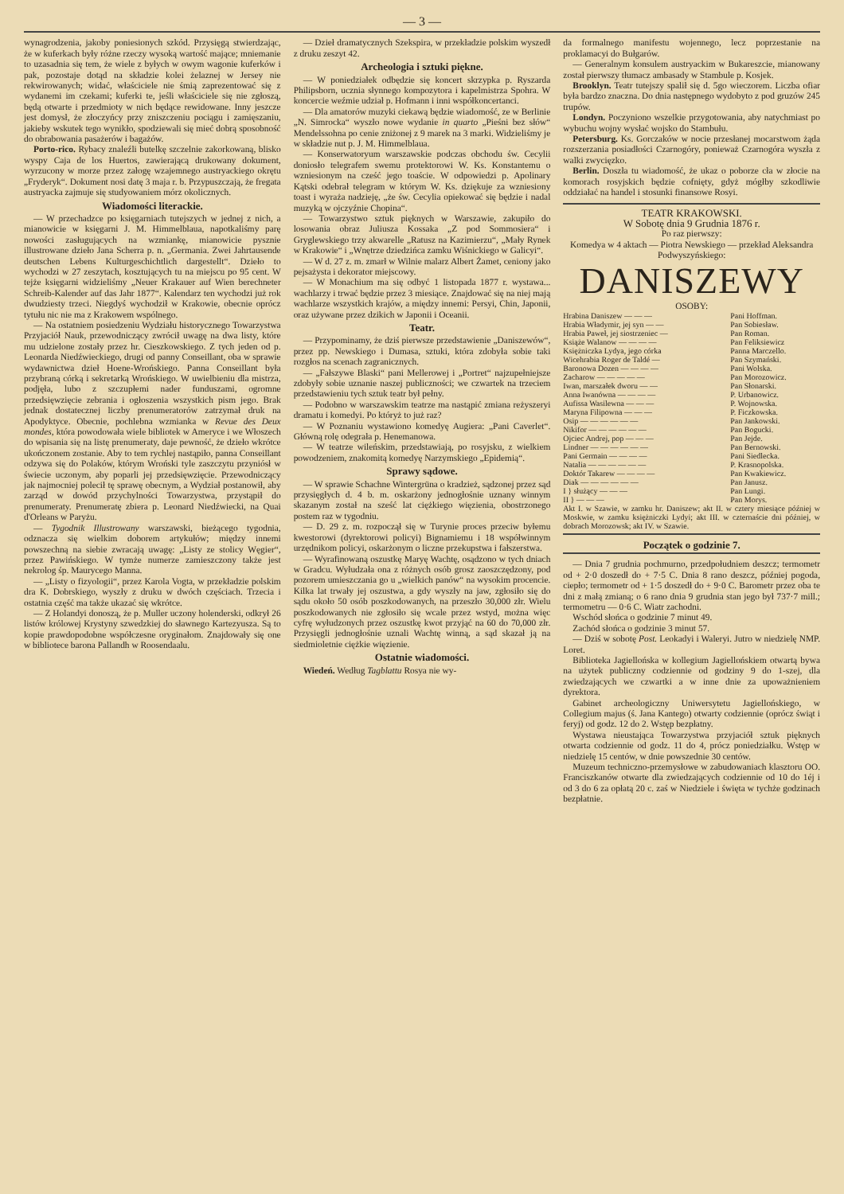— 3 —
wynagrodzenia, jakoby poniesionych szkód. Przysięgą stwierdzając, że w kuferkach były różne rzeczy wysoką wartość mające; mniemanie to uzasadnia się tem, że wiele z byłych w owym wagonie kuferków i pak, pozostaje dotąd na składzie kolei żelaznej w Jersey nie rekwirowanych; widać, właściciele nie śmią zaprezentować się z wydanemi im czekami; kuferki te, jeśli właściciele się nie zgłoszą, będą otwarte i przedmioty w nich będące rewidowane. Inny jeszcze jest domysł, że złoczyńcy przy zniszczeniu pociągu i zamięszaniu, jakieby wskutek tego wynikło, spodziewali się mieć dobrą sposobność do obrabowania pasażerów i bagażów.
Porto-rico. Rybacy znaleźli butelkę szczelnie zakorkowaną, blisko wyspy Caja de los Huertos, zawierającą drukowany dokument, wyrzucony w morze przez załogę wzajemnego austryackiego okrętu „Fryderyk“. Dokument nosi datę 3 maja r. b. Przypuszczają, że fregata austryacka zajmuje się studyowaniem mórz okolicznych.
Wiadomości literackie.
— W przechadzce po księgarniach tutejszych w jednej z nich, a mianowicie w księgarni J. M. Himmelblaua, napotkaliśmy parę nowości zasługujących na wzmiankę, mianowicie pysznie illustrowane dzieło Jana Scherra p. n. „Germania. Zwei Jahrtausende deutschen Lebens Kulturgeschichtlich dargestellt“. Dzieło to wychodzi w 27 zeszytach, kosztujących tu na miejscu po 95 cent. W tejże księgarni widzieliśmy „Neuer Krakauer auf Wien berechneter Schreib-Kalender auf das Jahr 1877“. Kalendarz ten wychodzi już rok dwudziesty trzeci. Niegdyś wychodził w Krakowie, obecnie oprócz tytułu nic nie ma z Krakowem wspólnego.
— Na ostatniem posiedzeniu Wydziału historycznego Towarzystwa Przyjaciół Nauk, przewodniczący zwrócił uwagę na dwa listy, które mu udzielone zostały przez hr. Cieszkowskiego. Z tych jeden od p. Leonarda Niedźwieckiego, drugi od panny Conseillant, oba w sprawie wydawnictwa dzieł Hoene-Wrońskiego. Panna Conseillant była przybraną córką i sekretarką Wrońskiego. W uwielbieniu dla mistrza, podjęła, lubo z szczupłemi nader funduszami, ogromne przedsięwzięcie zebrania i ogłoszenia wszystkich pism jego. Brak jednak dostatecznej liczby prenumeratorów zatrzymał druk na Apodyktyce. Obecnie, pochlebna wzmianka w Revue des Deux mondes, która powodowała wiele bibliotek w Ameryce i we Włoszech do wpisania się na listę prenumeraty, daje pewność, że dzieło wkrótce ukończonem zostanie. Aby to tem rychlej nastąpiło, panna Conseillant odzywa się do Polaków, którym Wroński tyle zaszczytu przyniósł w świecie uczonym, aby poparli jej przedsięwzięcie. Przewodniczący jak najmocniej polecił tę sprawę obecnym, a Wydział postanowił, aby zarząd w dowód przychylności Towarzystwa, przystąpił do prenumeraty. Prenumeratę zbiera p. Leonard Niedźwiecki, na Quai d'Orleans w Paryżu.
— Tygodnik Illustrowany warszawski, bieżącego tygodnia, odznacza się wielkim doborem artykułów; między innemi powszechną na siebie zwracają uwagę: „Listy ze stolicy Węgier“, przez Pawińskiego. W tymże numerze zamieszczony także jest nekrolog śp. Maurycego Manna.
— „Listy o fizyologii“, przez Karola Vogta, w przekładzie polskim dra K. Dobrskiego, wyszły z druku w dwóch częściach. Trzecia i ostatnia część ma także ukazać się wkrótce.
— Z Holandyi donoszą, że p. Muller uczony holenderski, odkrył 26 listów królowej Krystyny szwedzkiej do sławnego Kartezyusza. Są to kopie prawdopodobne współczesne oryginałom. Znajdowały się one w bibliotece barona Pallandh w Roosendaalu.
— Dzieł dramatycznych Szekspira, w przekładzie polskim wyszedł z druku zeszyt 42.
Archeologia i sztuki piękne.
— W poniedziałek odbędzie się koncert skrzypka p. Ryszarda Philipsborn, ucznia słynnego kompozytora i kapelmistrza Spohra. W koncercie weźmie udział p. Hofmann i inni współkoncertanci.
— Dla amatorów muzyki ciekawą będzie wiadomość, ze w Berlinie „N. Simrocka“ wyszło nowe wydanie in quarto „Pieśni bez słów“ Mendelssohna po cenie zniżonej z 9 marek na 3 marki. Widzieliśmy je w składzie nut p. J. M. Himmelblaua.
— Konserwatoryum warszawskie podczas obchodu św. Cecylii doniosło telegrafem swemu protektorowi W. Ks. Konstantemu o wzniesionym na cześć jego toaście. W odpowiedzi p. Apolinary Kątski odebrał telegram w którym W. Ks. dziękuje za wzniesiony toast i wyraża nadzieję, „że św. Cecylia opiekować się będzie i nadal muzyką w ojczyźnie Chopina“.
— Towarzystwo sztuk pięknych w Warszawie, zakupiło do losowania obraz Juliusza Kossaka „Z pod Sommosiera“ i Gryglewskiego trzy akwarelle „Ratusz na Kazimierzu“, „Mały Rynek w Krakowie“ i „Wnętrze dziedzińca zamku Wiśnickiego w Galicyi“.
— W d. 27 z. m. zmarł w Wilnie malarz Albert Żamet, ceniony jako pejsażysta i dekorator miejscowy.
— W Monachium ma się odbyć 1 listopada 1877 r. wystawa... wachlarzy i trwać będzie przez 3 miesiące. Znajdować się na niej mają wachlarze wszystkich krajów, a między innemi: Persyi, Chin, Japonii, oraz używane przez dzikich w Japonii i Oceanii.
Teatr.
— Przypominamy, że dziś pierwsze przedstawienie „Daniszewów“, przez pp. Newskiego i Dumasa, sztuki, która zdobyła sobie taki rozgłos na scenach zagranicznych.
— „Fałszywe Blaski“ pani Mellerowej i „Portret“ najzupełniejsze zdobyły sobie uznanie naszej publiczności; we czwartek na trzeciem przedstawieniu tych sztuk teatr był pełny.
— Podobno w warszawskim teatrze ma nastąpić zmiana reżyszeryi dramatu i komedyi. Po któryż to już raz?
— W Poznaniu wystawiono komedyę Augiera: „Pani Caverlet“. Główną rolę odegrała p. Henemanowa.
— W teatrze wileńskim, przedstawiają, po rosyjsku, z wielkiem powodzeniem, znakomitą komedyę Narzymskiego „Epidemią“.
Sprawy sądowe.
— W sprawie Schachne Wintergrüna o kradzież, sądzonej przez sąd przysięgłych d. 4 b. m. oskarżony jednogłośnie uznany winnym skazanym został na sześć lat ciężkiego więzienia, obostrzonego postem raz w tygodniu.
— D. 29 z. m. rozpoczął się w Turynie proces przeciw byłemu kwestorowi (dyrektorowi policyi) Bignamiemu i 18 współwinnym urzędnikom policyi, oskarżonym o liczne przekupstwa i fałszerstwa.
— Wyrafinowaną oszustkę Maryę Wachtę, osądzono w tych dniach w Gradcu. Wyłudzała ona z różnych osób grosz zaoszczędzony, pod pozorem umieszczania go u „wielkich panów“ na wysokim procencie. Kilka lat trwały jej oszustwa, a gdy wyszły na jaw, zgłosiło się do sądu około 50 osób poszkodowanych, na przeszło 30,000 złr. Wielu poszkodowanych nie zgłosiło się wcale przez wstyd, można więc cyfrę wyłudzonych przez oszustkę kwot przyjąć na 60 do 70,000 złr. Przysięgli jednogłośnie uznali Wachtę winną, a sąd skazał ją na siedmioletnie ciężkie więzienie.
Ostatnie wiadomości.
Wiedeń. Według Tagblattu Rosya nie wy-
da formalnego manifestu wojennego, lecz poprzestanie na proklamacyi do Bułgarów.
— Generalnym konsulem austryackim w Bukareszcie, mianowany został pierwszy tłumacz ambasady w Stambule p. Kosjek.
Brooklyn. Teatr tutejszy spalił się d. 5go wieczorem. Liczba ofiar była bardzo znaczna. Do dnia następnego wydobyto z pod gruzów 245 trupów.
Londyn. Poczyniono wszelkie przygotowania, aby natychmiast po wybuchu wojny wysłać wojsko do Stambułu.
Petersburg. Ks. Gorczaków w nocie przesłanej mocarstwom żąda rozszerzania posiadłości Czarnogóry, ponieważ Czarnogóra wyszła z walki zwycięzko.
Berlin. Doszła tu wiadomość, że ukaz o poborze cła w złocie na komorach rosyjskich będzie cofnięty, gdyż mógłby szkodliwie oddziałać na handel i stosunki finansowe Rosyi.
TEATR KRAKOWSKI.
W Sobotę dnia 9 Grudnia 1876 r.
Po raz pierwszy:
Komedya w 4 aktach — Piotra Newskiego — przekład Aleksandra Podwyszyńskiego:
DANISZEWY
OSOBY:
| Hrabina Daniszew — — — | Pani Hoffman. |
| Hrabia Władymir, jej syn — — | Pan Sobiesław. |
| Hrabia Paweł, jej siostrzeniec — | Pan Roman. |
| Książe Walanow — — — — | Pan Feliksiewicz |
| Księżniczka Lydya, jego córka | Panna Marczello. |
| Wicehrabia Roger de Taldé — | Pan Szymański. |
| Baronowa Dozen — — — — | Pani Wolska. |
| Zacharow — — — — — | Pan Morozowicz. |
| Iwan, marszałek dworu — — | Pan Słonarski. |
| Anna Iwanówna — — — — | P. Urbanowicz. |
| Aufissa Wasilewna — — — | P. Wojnowska. |
| Maryna Filipowna — — — | P. Ficzkowska. |
| Osip — — — — — — | Pan Jankowski. |
| Nikifor — — — — — — | Pan Bogucki. |
| Ojciec Andrej, pop — — — | Pan Jejde. |
| Lindner — — — — — — | Pan Bernowski. |
| Pani Germain — — — — | Pani Siedlecka. |
| Natalia — — — — — — | P. Krasnopolska. |
| Doktór Takarew — — — — | Pan Kwakiewicz. |
| Diak — — — — — — | Pan Janusz. |
| I } służący — — — | Pan Lungi. |
| II } — — — | Pan Morys. |
Akt I. w Szawie, w zamku hr. Daniszew; akt II. w cztery miesiące później w Moskwie, w zamku księżniczki Lydyi; akt III. w czternaście dni później, w dobrach Morozowsk; akt IV. w Szawie.
Początek o godzinie 7.
— Dnia 7 grudnia pochmurno, przedpołudniem deszcz; termometr od + 2·0 doszedł do + 7·5 C. Dnia 8 rano deszcz, później pogoda, ciepło; termometr od + 1·5 doszedł do + 9·0 C. Barometr przez oba te dni z małą zmianą; o 6 rano dnia 9 grudnia stan jego był 737·7 mill.; termometru — 0·6 C. Wiatr zachodni.
Wschód słońca o godzinie 7 minut 49.
Zachód słońca o godzinie 3 minut 57.
— Dziś w sobotę Post. Leokadyi i Waleryi. Jutro w niedzielę NMP. Loret.
Biblioteka Jagiellońska w kollegium Jagiellońskiem otwartą bywa na użytek publiczny codziennie od godziny 9 do 1-szej, dla zwiedzających we czwartki a w inne dnie za upoważnieniem dyrektora.
Gabinet archeologiczny Uniwersytetu Jagiellońskiego, w Collegium majus (ś. Jana Kantego) otwarty codziennie (oprócz świąt i feryj) od godz. 12 do 2. Wstęp bezpłatny.
Wystawa nieustająca Towarzystwa przyjaciół sztuk pięknych otwarta codziennie od godz. 11 do 4, prócz poniedziałku. Wstęp w niedzielę 15 centów, w dnie powszednie 30 centów.
Muzeum techniczno-przemysłowe w zabudowaniach klasztoru OO. Franciszkanów otwarte dla zwiedzających codziennie od 10 do 1éj i od 3 do 6 za opłatą 20 c. zaś w Niedziele i święta w tychże godzinach bezpłatnie.